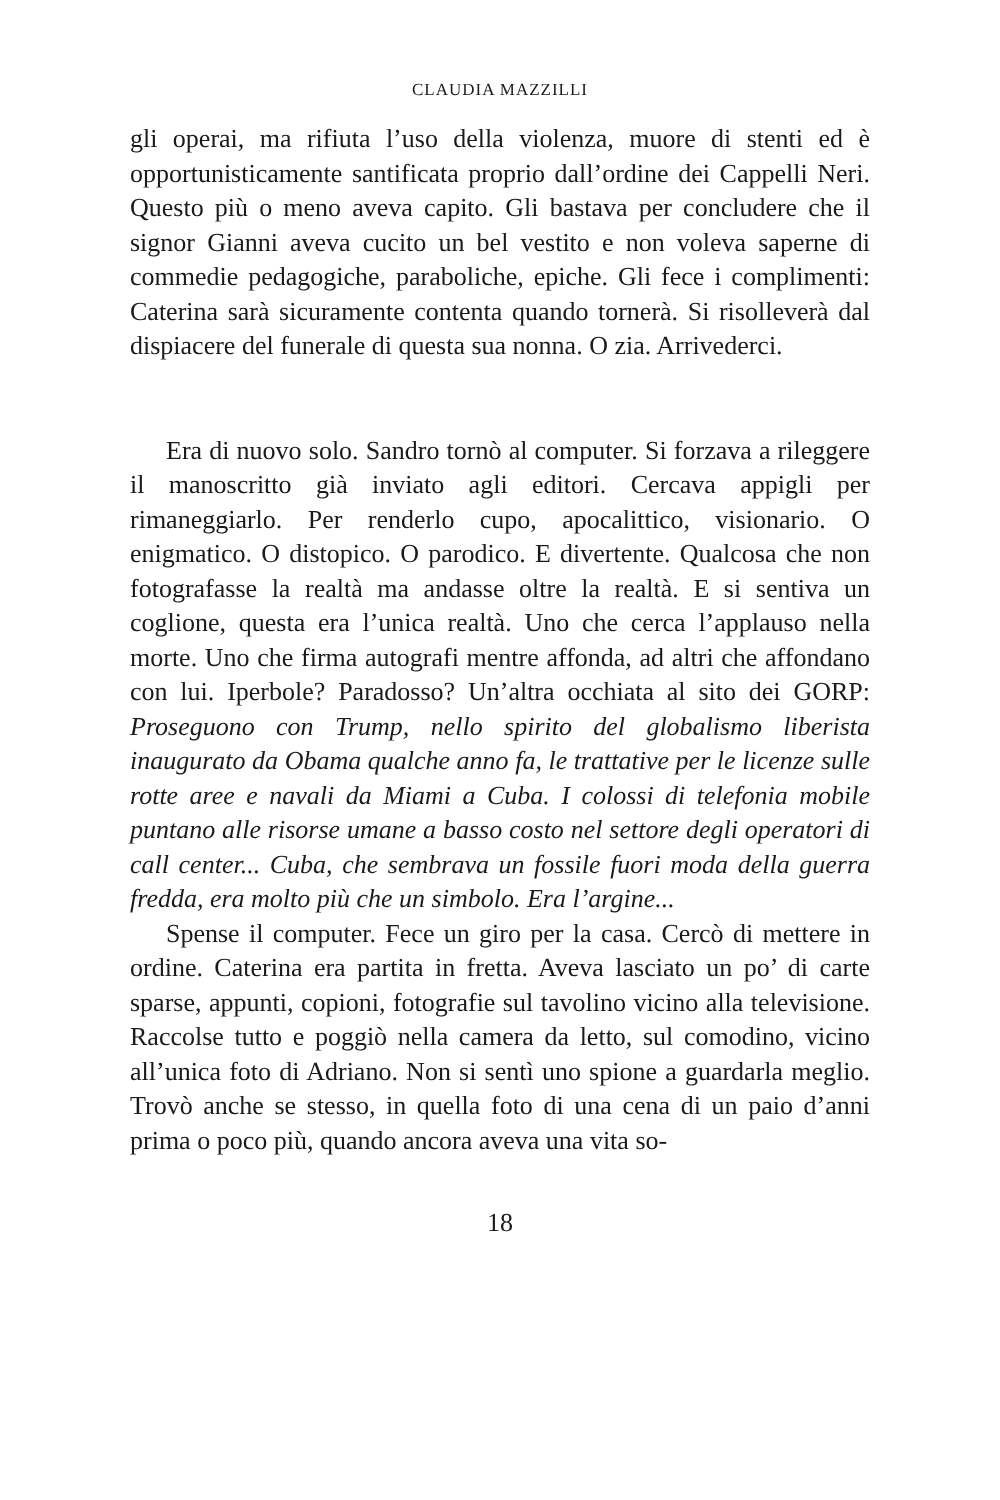CLAUDIA MAZZILLI
gli operai, ma rifiuta l’uso della violenza, muore di stenti ed è opportunisticamente santificata proprio dall’ordine dei Cappelli Neri. Questo più o meno aveva capito. Gli bastava per concludere che il signor Gianni aveva cucito un bel vestito e non voleva saperne di commedie pedagogiche, paraboliche, epiche. Gli fece i complimenti: Caterina sarà sicuramente contenta quando tornerà. Si risolleverà dal dispiacere del funerale di questa sua nonna. O zia. Arrivederci.
Era di nuovo solo. Sandro tornò al computer. Si forzava a rileggere il manoscritto già inviato agli editori. Cercava appigli per rimaneggiarlo. Per renderlo cupo, apocalittico, visionario. O enigmatico. O distopico. O parodico. E divertente. Qualcosa che non fotografasse la realtà ma andasse oltre la realtà. E si sentiva un coglione, questa era l’unica realtà. Uno che cerca l’applauso nella morte. Uno che firma autografi mentre affonda, ad altri che affondano con lui. Iperbole? Paradosso? Un’altra occhiata al sito dei GORP: Proseguono con Trump, nello spirito del globalismo liberista inaugurato da Obama qualche anno fa, le trattative per le licenze sulle rotte aree e navali da Miami a Cuba. I colossi di telefonia mobile puntano alle risorse umane a basso costo nel settore degli operatori di call center... Cuba, che sembrava un fossile fuori moda della guerra fredda, era molto più che un simbolo. Era l’argine...
Spense il computer. Fece un giro per la casa. Cercò di mettere in ordine. Caterina era partita in fretta. Aveva lasciato un po’ di carte sparse, appunti, copioni, fotografie sul tavolino vicino alla televisione. Raccolse tutto e poggiò nella camera da letto, sul comodino, vicino all’unica foto di Adriano. Non si sentì uno spione a guardarla meglio. Trovò anche se stesso, in quella foto di una cena di un paio d’anni prima o poco più, quando ancora aveva una vita so-
18